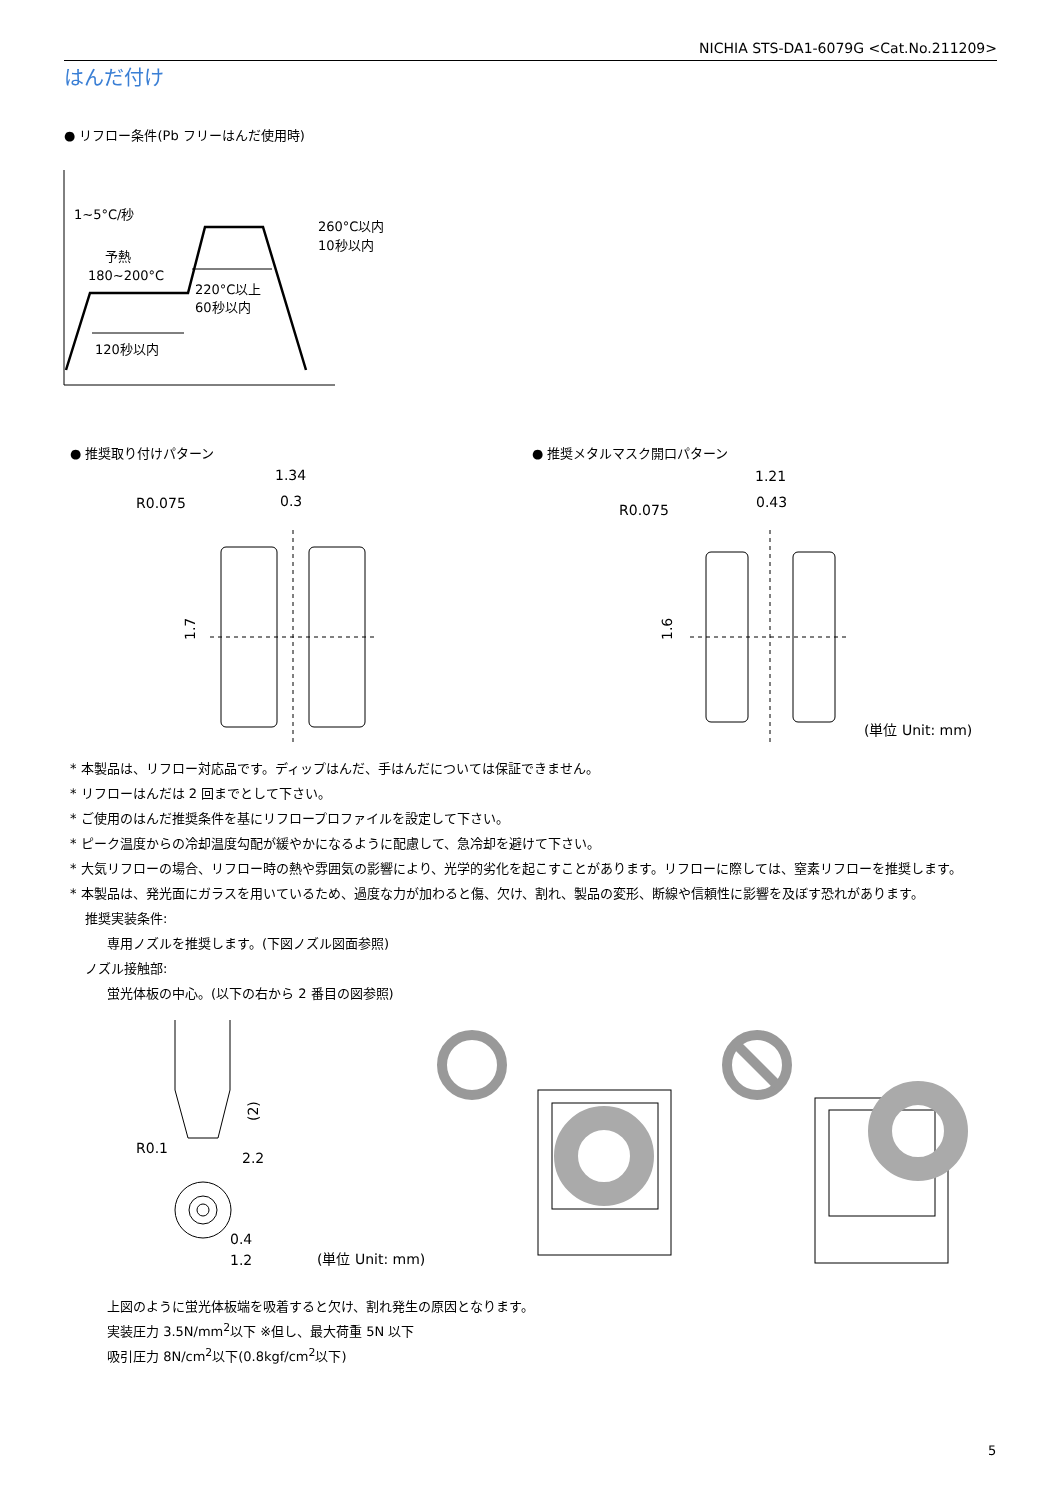NICHIA STS-DA1-6079G <Cat.No.211209>
はんだ付け
● リフロー条件(Pb フリーはんだ使用時)
1~5°C/秒
予熱
180~200°C
260°C以内
10秒以内
220°C以上
60秒以内
120秒以内
● 推奨取り付けパターン ● 推奨メタルマスク開口パターン
1.34
0.3
R0.075
1.7
1.21
0.43
R0.075
1.6
(単位 Unit: mm)
* 本製品は、リフロー対応品です。ディップはんだ、手はんだについては保証できません。
* リフローはんだは 2 回までとして下さい。
* ご使用のはんだ推奨条件を基にリフロープロファイルを設定して下さい。
* ピーク温度からの冷却温度勾配が緩やかになるように配慮して、急冷却を避けて下さい。
* 大気リフローの場合、リフロー時の熱や雰囲気の影響により、光学的劣化を起こすことがあります。リフローに際しては、窒素リフローを推奨します。
* 本製品は、発光面にガラスを用いているため、過度な力が加わると傷、欠け、割れ、製品の変形、断線や信頼性に影響を及ぼす恐れがあります。
推奨実装条件:
専用ノズルを推奨します。(下図ノズル図面参照)
ノズル接触部:
蛍光体板の中心。(以下の右から 2 番目の図参照)
(2)
R0.1
2.2
0.4
1.2
(単位 Unit: mm)
上図のように蛍光体板端を吸着すると欠け、割れ発生の原因となります。
実装圧力 3.5N/mm<sup>2</sup>以下 ※但し、最大荷重 5N 以下
吸引圧力 8N/cm<sup>2</sup>以下(0.8kgf/cm<sup>2</sup>以下)
5